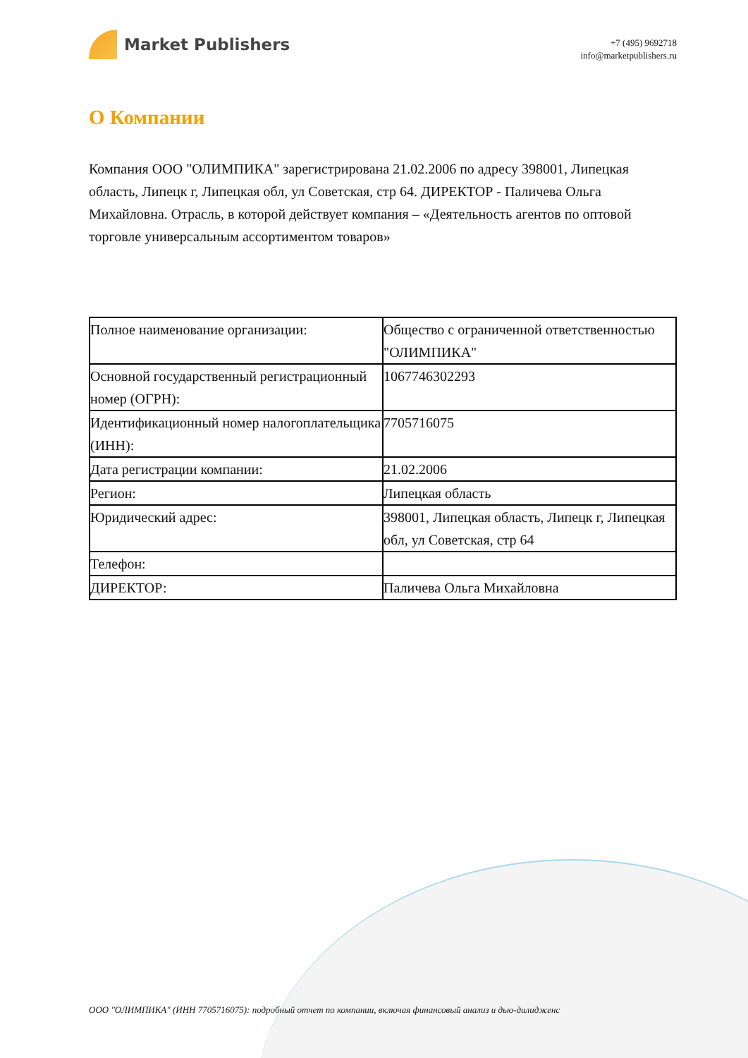Market Publishers
+7 (495) 9692718
info@marketpublishers.ru
О Компании
Компания ООО "ОЛИМПИКА" зарегистрирована 21.02.2006 по адресу 398001, Липецкая область, Липецк г, Липецкая обл, ул Советская, стр 64. ДИРЕКТОР - Паличева Ольга Михайловна. Отрасль, в которой действует компания – «Деятельность агентов по оптовой торговле универсальным ассортиментом товаров»
| Полное наименование организации: | Общество с ограниченной ответственностью "ОЛИМПИКА" |
| Основной государственный регистрационный номер (ОГРН): | 1067746302293 |
| Идентификационный номер налогоплательщика (ИНН): | 7705716075 |
| Дата регистрации компании: | 21.02.2006 |
| Регион: | Липецкая область |
| Юридический адрес: | 398001, Липецкая область, Липецк г, Липецкая обл, ул Советская, стр 64 |
| Телефон: | |
| ДИРЕКТОР: | Паличева Ольга Михайловна |
ООО "ОЛИМПИКА" (ИНН 7705716075): подробный отчет по компании, включая финансовый анализ и дью-дилидженс